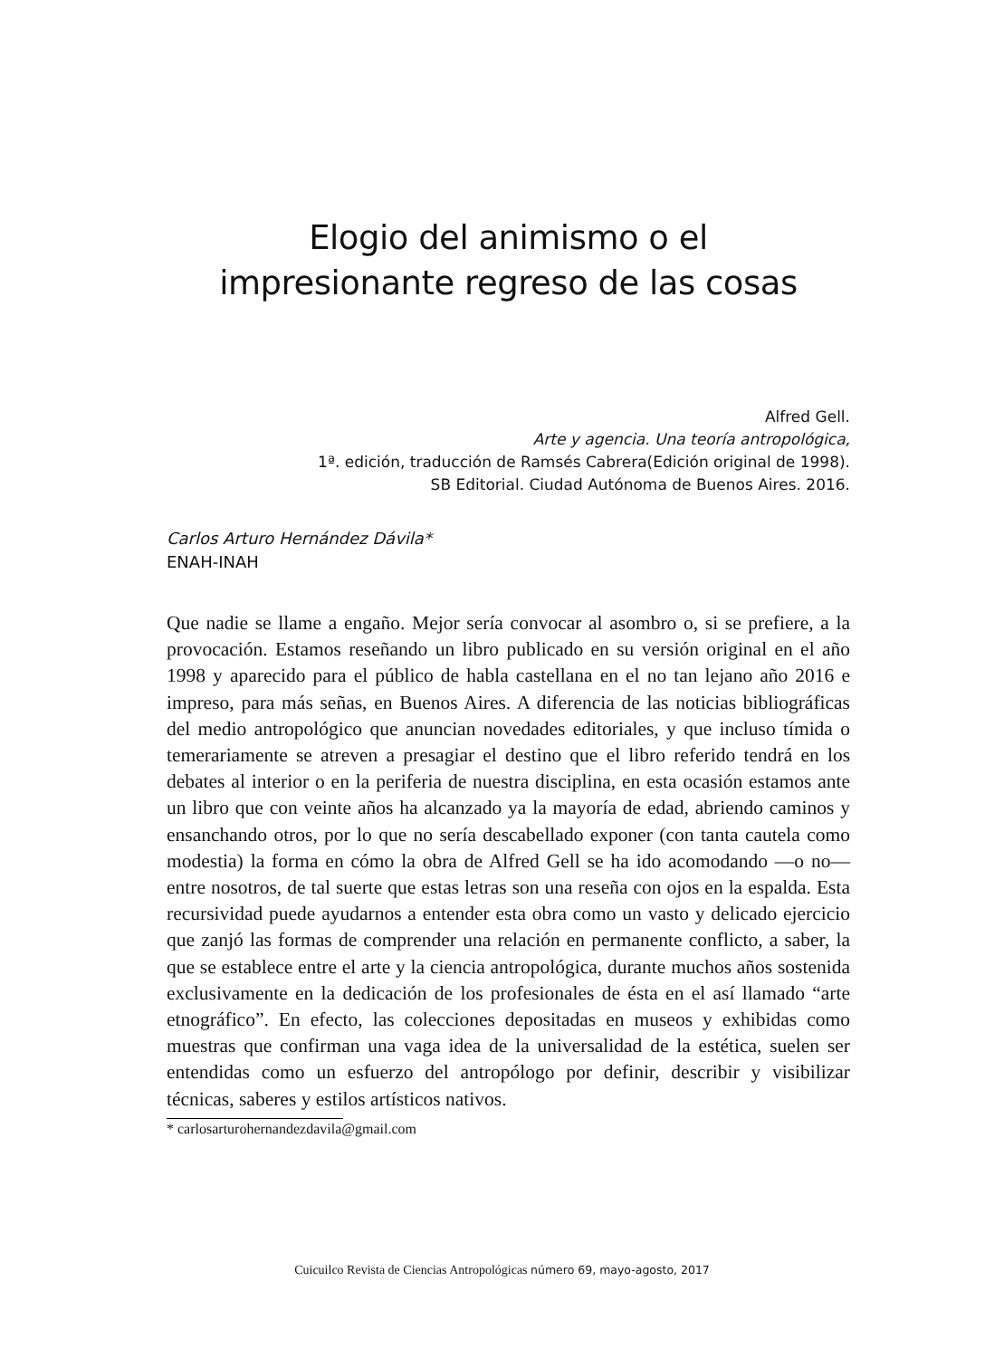Elogio del animismo o el
impresionante regreso de las cosas
Alfred Gell.
Arte y agencia. Una teoría antropológica,
1ª. edición, traducción de Ramsés Cabrera(Edición original de 1998).
SB Editorial. Ciudad Autónoma de Buenos Aires. 2016.
Carlos Arturo Hernández Dávila*
ENAH-INAH
Que nadie se llame a engaño. Mejor sería convocar al asombro o, si se prefiere, a la provocación. Estamos reseñando un libro publicado en su versión original en el año 1998 y aparecido para el público de habla castellana en el no tan lejano año 2016 e impreso, para más señas, en Buenos Aires. A diferencia de las noticias bibliográficas del medio antropológico que anuncian novedades editoriales, y que incluso tímida o temerariamente se atreven a presagiar el destino que el libro referido tendrá en los debates al interior o en la periferia de nuestra disciplina, en esta ocasión estamos ante un libro que con veinte años ha alcanzado ya la mayoría de edad, abriendo caminos y ensanchando otros, por lo que no sería descabellado exponer (con tanta cautela como modestia) la forma en cómo la obra de Alfred Gell se ha ido acomodando —o no— entre nosotros, de tal suerte que estas letras son una reseña con ojos en la espalda. Esta recursividad puede ayudarnos a entender esta obra como un vasto y delicado ejercicio que zanjó las formas de comprender una relación en permanente conflicto, a saber, la que se establece entre el arte y la ciencia antropológica, durante muchos años sostenida exclusivamente en la dedicación de los profesionales de ésta en el así llamado “arte etnográfico”. En efecto, las colecciones depositadas en museos y exhibidas como muestras que confirman una vaga idea de la universalidad de la estética, suelen ser entendidas como un esfuerzo del antropólogo por definir, describir y visibilizar técnicas, saberes y estilos artísticos nativos.
* carlosarturohernandezdavila@gmail.com
Cuicuilco Revista de Ciencias Antropológicas número 69, mayo-agosto, 2017